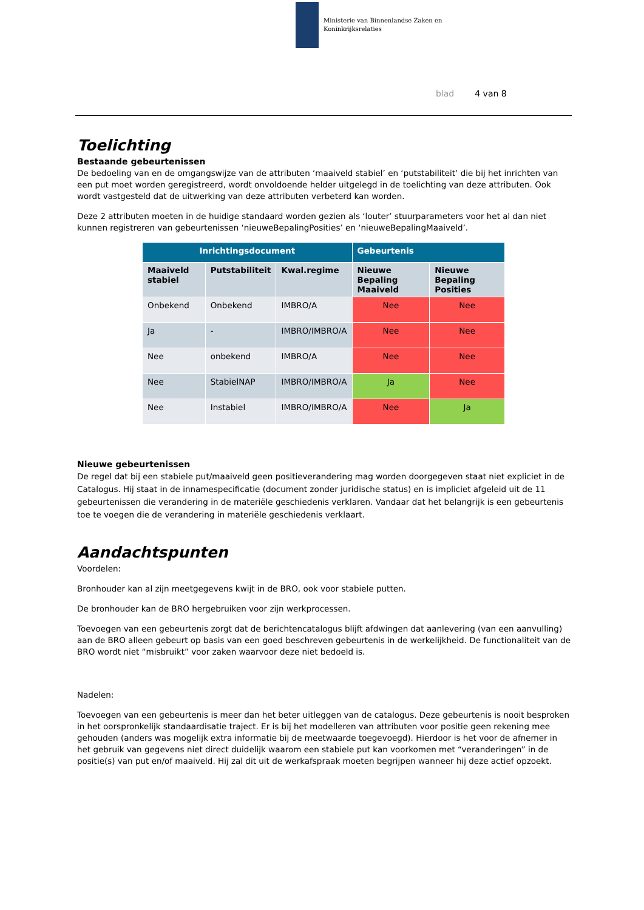Ministerie van Binnenlandse Zaken en
Koninkrijksrelaties
blad 4 van 8
Toelichting
Bestaande gebeurtenissen
De bedoeling van en de omgangswijze van de attributen ‘maaiveld stabiel’ en ‘putstabiliteit’ die bij het inrichten van een put moet worden geregistreerd, wordt onvoldoende helder uitgelegd in de toelichting van deze attributen. Ook wordt vastgesteld dat de uitwerking van deze attributen verbeterd kan worden.
Deze 2 attributen moeten in de huidige standaard worden gezien als ‘louter’ stuurparameters voor het al dan niet kunnen registreren van gebeurtenissen ‘nieuweBepalingPosities’ en ‘nieuweBepalingMaaiveld’.
| Inrichtingsdocument | | | Gebeurtenis | |
| --- | --- | --- | --- | --- |
| Maaiveld stabiel | Putstabiliteit | Kwal.regime | Nieuwe Bepaling Maaiveld | Nieuwe Bepaling Posities |
| Onbekend | Onbekend | IMBRO/A | Nee | Nee |
| Ja | - | IMBRO/IMBRO/A | Nee | Nee |
| Nee | onbekend | IMBRO/A | Nee | Nee |
| Nee | StabielNAP | IMBRO/IMBRO/A | Ja | Nee |
| Nee | Instabiel | IMBRO/IMBRO/A | Nee | Ja |
Nieuwe gebeurtenissen
De regel dat bij een stabiele put/maaiveld geen positieverandering mag worden doorgegeven staat niet expliciet in de Catalogus. Hij staat in de innamespecificatie (document zonder juridische status) en is impliciet afgeleid uit de 11 gebeurtenissen die verandering in de materiële geschiedenis verklaren. Vandaar dat het belangrijk is een gebeurtenis toe te voegen die de verandering in materiële geschiedenis verklaart.
Aandachtspunten
Voordelen:
Bronhouder kan al zijn meetgegevens kwijt in de BRO, ook voor stabiele putten.
De bronhouder kan de BRO hergebruiken voor zijn werkprocessen.
Toevoegen van een gebeurtenis zorgt dat de berichtencatalogus blijft afdwingen dat aanlevering (van een aanvulling) aan de BRO alleen gebeurt op basis van een goed beschreven gebeurtenis in de werkelijkheid. De functionaliteit van de BRO wordt niet “misbruikt” voor zaken waarvoor deze niet bedoeld is.
Nadelen:
Toevoegen van een gebeurtenis is meer dan het beter uitleggen van de catalogus. Deze gebeurtenis is nooit besproken in het oorspronkelijk standaardisatie traject. Er is bij het modelleren van attributen voor positie geen rekening mee gehouden (anders was mogelijk extra informatie bij de meetwaarde toegevoegd). Hierdoor is het voor de afnemer in het gebruik van gegevens niet direct duidelijk waarom een stabiele put kan voorkomen met “veranderingen” in de positie(s) van put en/of maaiveld. Hij zal dit uit de werkafspraak moeten begrijpen wanneer hij deze actief opzoekt.